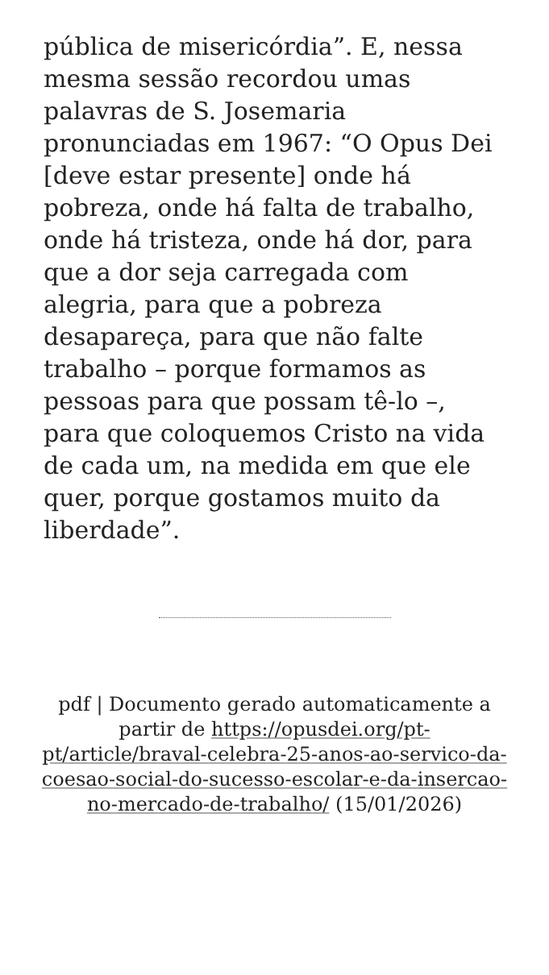pública de misericórdia”. E, nessa mesma sessão recordou umas palavras de S. Josemaria pronunciadas em 1967: “O Opus Dei [deve estar presente] onde há pobreza, onde há falta de trabalho, onde há tristeza, onde há dor, para que a dor seja carregada com alegria, para que a pobreza desapareça, para que não falte trabalho – porque formamos as pessoas para que possam tê-lo –, para que coloquemos Cristo na vida de cada um, na medida em que ele quer, porque gostamos muito da liberdade”.
pdf | Documento gerado automaticamente a partir de https://opusdei.org/pt-pt/article/braval-celebra-25-anos-ao-servico-da-coesao-social-do-sucesso-escolar-e-da-insercao-no-mercado-de-trabalho/ (15/01/2026)